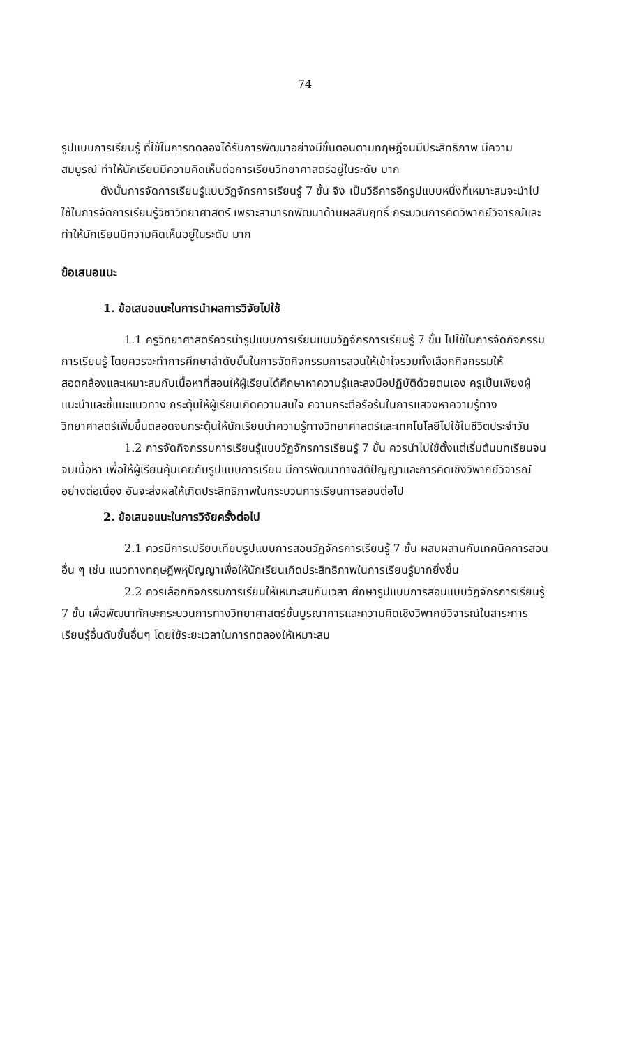74
รูปแบบการเรียนรู้ ที่ใช้ในการทดลองได้รับการพัฒนาอย่างมีขั้นตอนตามทฤษฎีจนมีประสิทธิภาพ มีความสมบูรณ์ ทำให้นักเรียนมีความคิดเห็นต่อการเรียนวิทยาศาสตร์อยู่ในระดับ มาก
ดังนั้นการจัดการเรียนรู้แบบวัฏจักรการเรียนรู้ 7 ขั้น จึง เป็นวิธีการอีกรูปแบบหนึ่งที่เหมาะสมจะนำไปใช้ในการจัดการเรียนรู้วิชาวิทยาศาสตร์ เพราะสามารถพัฒนาด้านผลสัมฤทธิ์ กระบวนการคิดวิพากย์วิจารณ์และทำให้นักเรียนมีความคิดเห็นอยู่ในระดับ มาก
ข้อเสนอแนะ
1. ข้อเสนอแนะในการนำผลการวิจัยไปใช้
1.1 ครูวิทยาศาสตร์ควรนำรูปแบบการเรียนแบบวัฏจักรการเรียนรู้ 7 ขั้น ไปใช้ในการจัดกิจกรรมการเรียนรู้ โดยควรจะทำการศึกษาลำดับขั้นในการจัดกิจกรรมการสอนให้เข้าใจรวมทั้งเลือกกิจกรรมให้สอดคล้องและเหมาะสมกับเนื้อหาที่สอนให้ผู้เรียนได้ศึกษาหาความรู้และลงมือปฏิบัติด้วยตนเอง ครูเป็นเพียงผู้แนะนำและชี้แนะแนวทาง กระตุ้นให้ผู้เรียนเกิดความสนใจ ความกระตือรือร้นในการแสวงหาความรู้ทางวิทยาศาสตร์เพิ่มขึ้นตลอดจนกระตุ้นให้นักเรียนนำความรู้ทางวิทยาศาสตร์และเทคโนโลยีไปใช้ในชีวิตประจำวัน
1.2 การจัดกิจกรรมการเรียนรู้แบบวัฏจักรการเรียนรู้ 7 ขั้น ควรนำไปใช้ตั้งแต่เริ่มต้นบทเรียนจนจบเนื้อหา เพื่อให้ผู้เรียนคุ้นเคยกับรูปแบบการเรียน มีการพัฒนาทางสติปัญญาและการคิดเชิงวิพากย์วิจารณ์อย่างต่อเนื่อง อันจะส่งผลให้เกิดประสิทธิภาพในกระบวนการเรียนการสอนต่อไป
2. ข้อเสนอแนะในการวิจัยครั้งต่อไป
2.1 ควรมีการเปรียบเทียบรูปแบบการสอนวัฏจักรการเรียนรู้ 7 ขั้น ผสมผสานกับเทคนิคการสอนอื่น ๆ เช่น แนวทางทฤษฎีพหุปัญญาเพื่อให้นักเรียนเกิดประสิทธิภาพในการเรียนรู้มากยิ่งขึ้น
2.2 ควรเลือกกิจกรรมการเรียนให้เหมาะสมกับเวลา ศึกษารูปแบบการสอนแบบวัฏจักรการเรียนรู้ 7 ขั้น เพื่อพัฒนาทักษะกระบวนการทางวิทยาศาสตร์ขั้นบูรณาการและความคิดเชิงวิพากย์วิจารณ์ในสาระการเรียนรู้อื่นดับชั้นอื่นๆ โดยใช้ระยะเวลาในการทดลองให้เหมาะสม